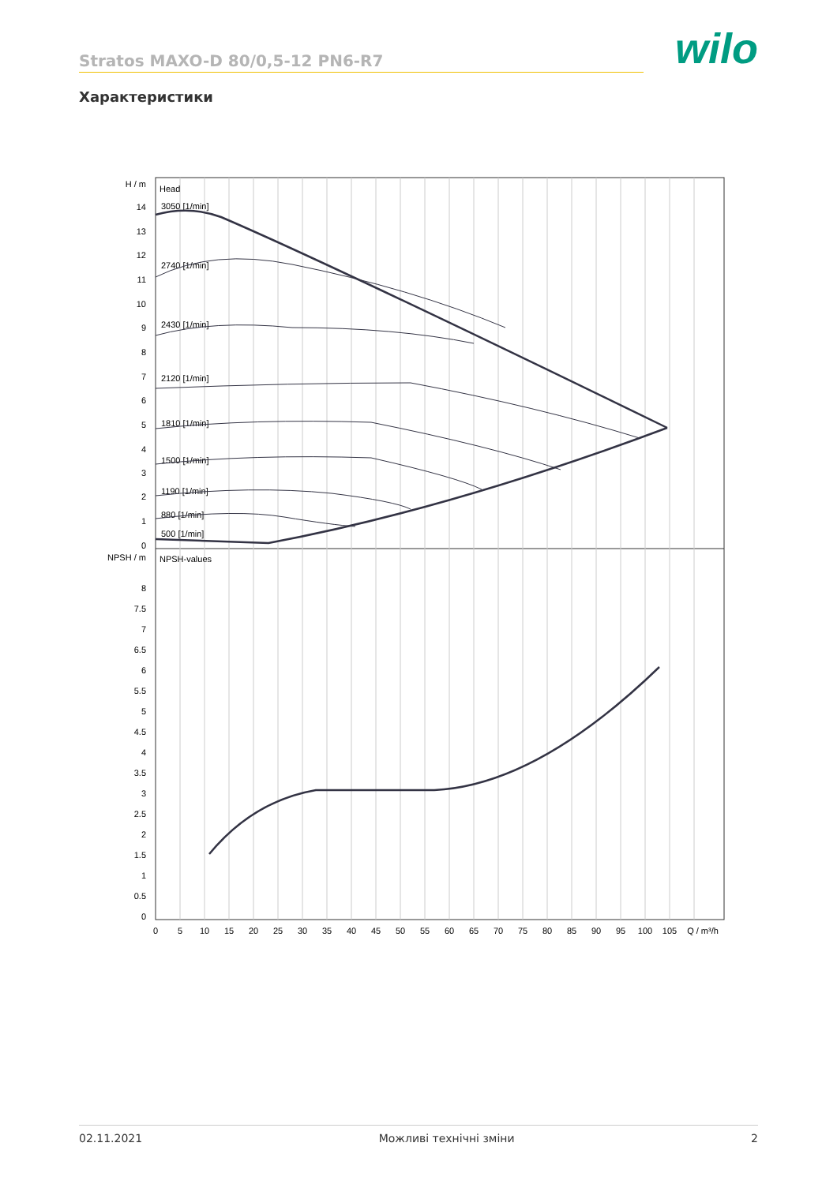Stratos MAXO-D 80/0,5-12 PN6-R7
wilo
Характеристики
Head
NPSH-values
H / m
14
13
12
11
10
9
8
7
6
5
4
3
2
1
0
NPSH / m
8
7.5
7
6.5
6
5.5
5
4.5
4
3.5
3
2.5
2
1.5
1
0.5
0
0
5
10
15
20
25
30
35
40
45
50
55
60
65
70
75
80
85
90
95
100
105
Q / m³/h
3050 [1/min]
2740 [1/min]
2430 [1/min]
2120 [1/min]
1810 [1/min]
1500 [1/min]
1190 [1/min]
880 [1/min]
500 [1/min]
02.11.2021 Можливі технічні зміни 2